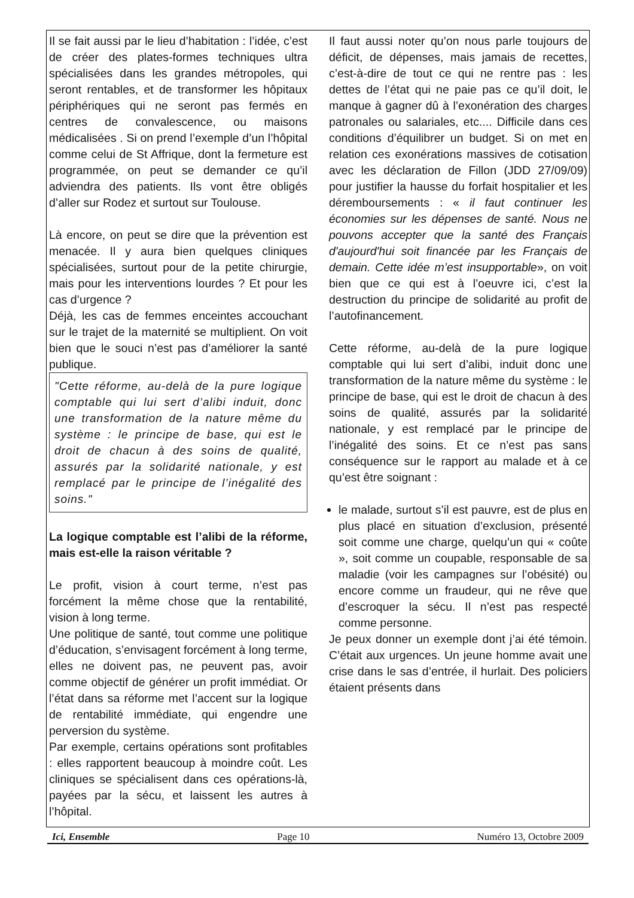Il se fait aussi par le lieu d’habitation : l’idée, c’est de créer des plates-formes techniques ultra spécialisées dans les grandes métropoles, qui seront rentables, et de transformer les hôpitaux périphériques qui ne seront pas fermés en centres de convalescence, ou maisons médicalisées . Si on prend l’exemple d’un l’hôpital comme celui de St Affrique, dont la fermeture est programmée, on peut se demander ce qu’il adviendra des patients. Ils vont être obligés d’aller sur Rodez et surtout sur Toulouse.
Là encore, on peut se dire que la prévention est menacée. Il y aura bien quelques cliniques spécialisées, surtout pour de la petite chirurgie, mais pour les interventions lourdes ? Et pour les cas d’urgence ?
Déjà, les cas de femmes enceintes accouchant sur le trajet de la maternité se multiplient. On voit bien que le souci n’est pas d’améliorer la santé publique.
"Cette réforme, au-delà de la pure logique comptable qui lui sert d’alibi induit, donc une transformation de la nature même du système : le principe de base, qui est le droit de chacun à des soins de qualité, assurés par la solidarité nationale, y est remplacé par le principe de l’inégalité des soins."
La logique comptable est l’alibi de la réforme, mais est-elle la raison véritable ?
Le profit, vision à court terme, n’est pas forcément la même chose que la rentabilité, vision à long terme.
Une politique de santé, tout comme une politique d’éducation, s’envisagent forcément à long terme, elles ne doivent pas, ne peuvent pas, avoir comme objectif de générer un profit immédiat. Or l’état dans sa réforme met l’accent sur la logique de rentabilité immédiate, qui engendre une perversion du système.
Par exemple, certains opérations sont profitables : elles rapportent beaucoup à moindre coût. Les cliniques se spécialisent dans ces opérations-là, payées par la sécu, et laissent les autres à l’hôpital.
Il faut aussi noter qu’on nous parle toujours de déficit, de dépenses, mais jamais de recettes, c’est-à-dire de tout ce qui ne rentre pas : les dettes de l’état qui ne paie pas ce qu’il doit, le manque à gagner dû à l’exonération des charges patronales ou salariales, etc.... Difficile dans ces conditions d’équilibrer un budget. Si on met en relation ces exonérations massives de cotisation avec les déclaration de Fillon (JDD 27/09/09) pour justifier la hausse du forfait hospitalier et les déremboursements : « il faut continuer les économies sur les dépenses de santé. Nous ne pouvons accepter que la santé des Français d'aujourd'hui soit financée par les Français de demain. Cette idée m’est insupportable», on voit bien que ce qui est à l’oeuvre ici, c’est la destruction du principe de solidarité au profit de l’autofinancement.
Cette réforme, au-delà de la pure logique comptable qui lui sert d’alibi, induit donc une transformation de la nature même du système : le principe de base, qui est le droit de chacun à des soins de qualité, assurés par la solidarité nationale, y est remplacé par le principe de l’inégalité des soins. Et ce n’est pas sans conséquence sur le rapport au malade et à ce qu’est être soignant :
le malade, surtout s’il est pauvre, est de plus en plus placé en situation d’exclusion, présenté soit comme une charge, quelqu’un qui « coûte », soit comme un coupable, responsable de sa maladie (voir les campagnes sur l’obésité) ou encore comme un fraudeur, qui ne rêve que d’escroquer la sécu. Il n’est pas respecté comme personne.
Je peux donner un exemple dont j’ai été témoin. C’était aux urgences. Un jeune homme avait une crise dans le sas d’entrée, il hurlait. Des policiers étaient présents dans
Ici, Ensemble Page 10 Numéro 13, Octobre 2009